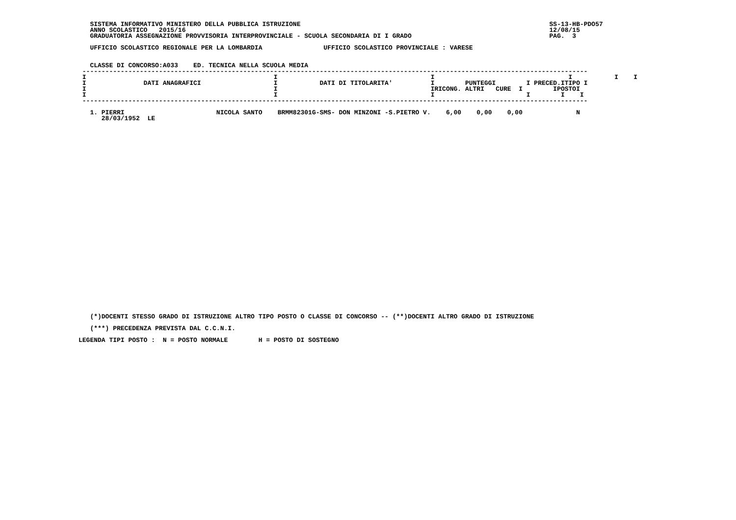SISTEMA INFORMATIVO MINISTERO DELLA PUBBLICA ISTRUZIONE                                                                 SS-13-HB-PDO57
   ANNO SCOLASTICO   2015/16                                                                                               12/08/15
   GRADUATORIA ASSEGNAZIONE PROVVISORIA INTERPROVINCIALE - SCUOLA SECONDARIA DI I GRADO                                    PAG.  3

   UFFICIO SCOLASTICO REGIONALE PER LA LOMBARDIA                UFFICIO SCOLASTICO PROVINCIALE : VARESE


   CLASSE DI CONCORSO:A033    ED. TECNICA NELLA SCUOLA MEDIA
 ------------------------------------------------------------------------------------------------------------------------------------
 I                                                 I                                        I                                   I           I    I
 I               DATI ANAGRAFICI                   I           DATI DI TITOLARITA'          I        PUNTEGGI        I PRECED.ITIPO I
 I                                                 I                                        IRICONG. ALTRI   CURE  I        IPOSTOI
 I                                                 I                                        I                        I        I    I
 ------------------------------------------------------------------------------------------------------------------------------------

   1. PIERRI                        NICOLA SANTO    BRMM82301G-SMS- DON MINZONI -S.PIETRO V.    6,00    0,00    0,00              N
      28/03/1952  LE
   (*)DOCENTI STESSO GRADO DI ISTRUZIONE ALTRO TIPO POSTO O CLASSE DI CONCORSO -- (**)DOCENTI ALTRO GRADO DI ISTRUZIONE
   (***) PRECEDENZA PREVISTA DAL C.C.N.I.
LEGENDA TIPI POSTO :  N = POSTO NORMALE        H = POSTO DI SOSTEGNO